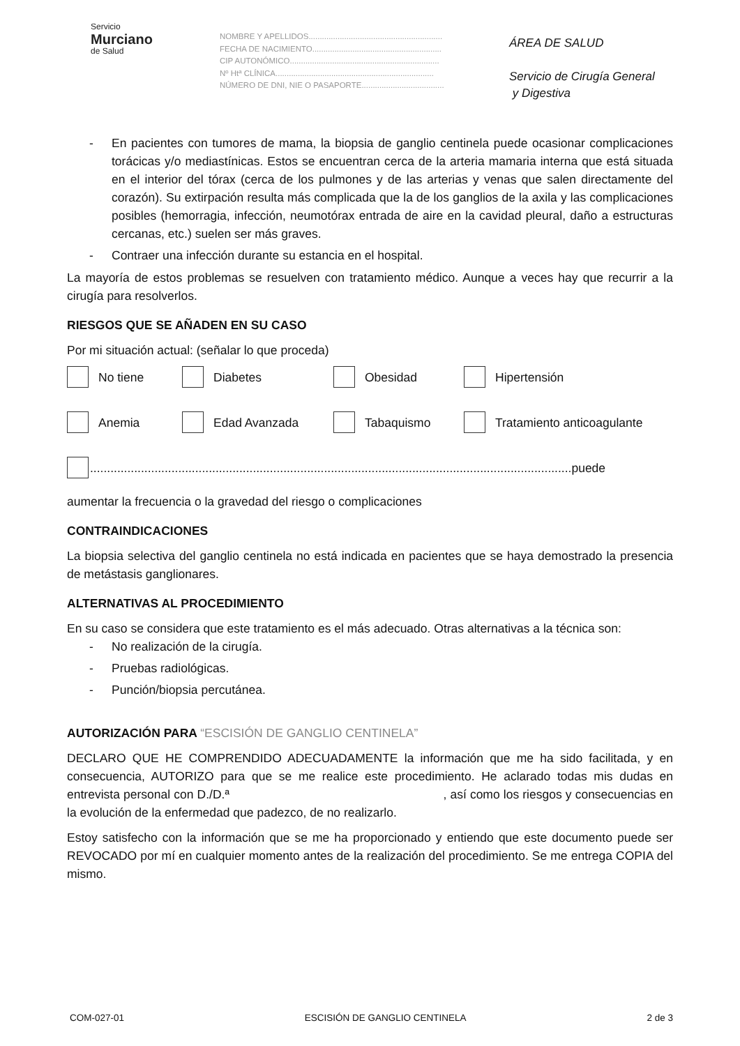Servicio
Murciano
de Salud
NOMBRE Y APELLIDOS............................................................
FECHA DE NACIMIENTO..........................................................
CIP AUTONÓMICO...................................................................
Nº Htª CLÍNICA.......................................................................
NÚMERO DE DNI, NIE O PASAPORTE.....................................
ÁREA DE SALUD
Servicio de Cirugía General
y Digestiva
- En pacientes con tumores de mama, la biopsia de ganglio centinela puede ocasionar complicaciones torácicas y/o mediastínicas. Estos se encuentran cerca de la arteria mamaria interna que está situada en el interior del tórax (cerca de los pulmones y de las arterias y venas que salen directamente del corazón). Su extirpación resulta más complicada que la de los ganglios de la axila y las complicaciones posibles (hemorragia, infección, neumotórax entrada de aire en la cavidad pleural, daño a estructuras cercanas, etc.) suelen ser más graves.
- Contraer una infección durante su estancia en el hospital.
La mayoría de estos problemas se resuelven con tratamiento médico. Aunque a veces hay que recurrir a la cirugía para resolverlos.
RIESGOS QUE SE AÑADEN EN SU CASO
Por mi situación actual: (señalar lo que proceda)
No tiene Diabetes Obesidad Hipertensión
Anemia Edad Avanzada Tabaquismo Tratamiento anticoagulante
..............................................................................................................................................puede
aumentar la frecuencia o la gravedad del riesgo o complicaciones
CONTRAINDICACIONES
La biopsia selectiva del ganglio centinela no está indicada en pacientes que se haya demostrado la presencia de metástasis ganglionares.
ALTERNATIVAS AL PROCEDIMIENTO
En su caso se considera que este tratamiento es el más adecuado. Otras alternativas a la técnica son:
- No realización de la cirugía.
- Pruebas radiológicas.
- Punción/biopsia percutánea.
AUTORIZACIÓN PARA “ESCISIÓN DE GANGLIO CENTINELA”
DECLARO QUE HE COMPRENDIDO ADECUADAMENTE la información que me ha sido facilitada, y en consecuencia, AUTORIZO para que se me realice este procedimiento. He aclarado todas mis dudas en entrevista personal con D./D.ª , así como los riesgos y consecuencias en la evolución de la enfermedad que padezco, de no realizarlo.
Estoy satisfecho con la información que se me ha proporcionado y entiendo que este documento puede ser REVOCADO por mí en cualquier momento antes de la realización del procedimiento. Se me entrega COPIA del mismo.
COM-027-01 ESCISIÓN DE GANGLIO CENTINELA 2 de 3